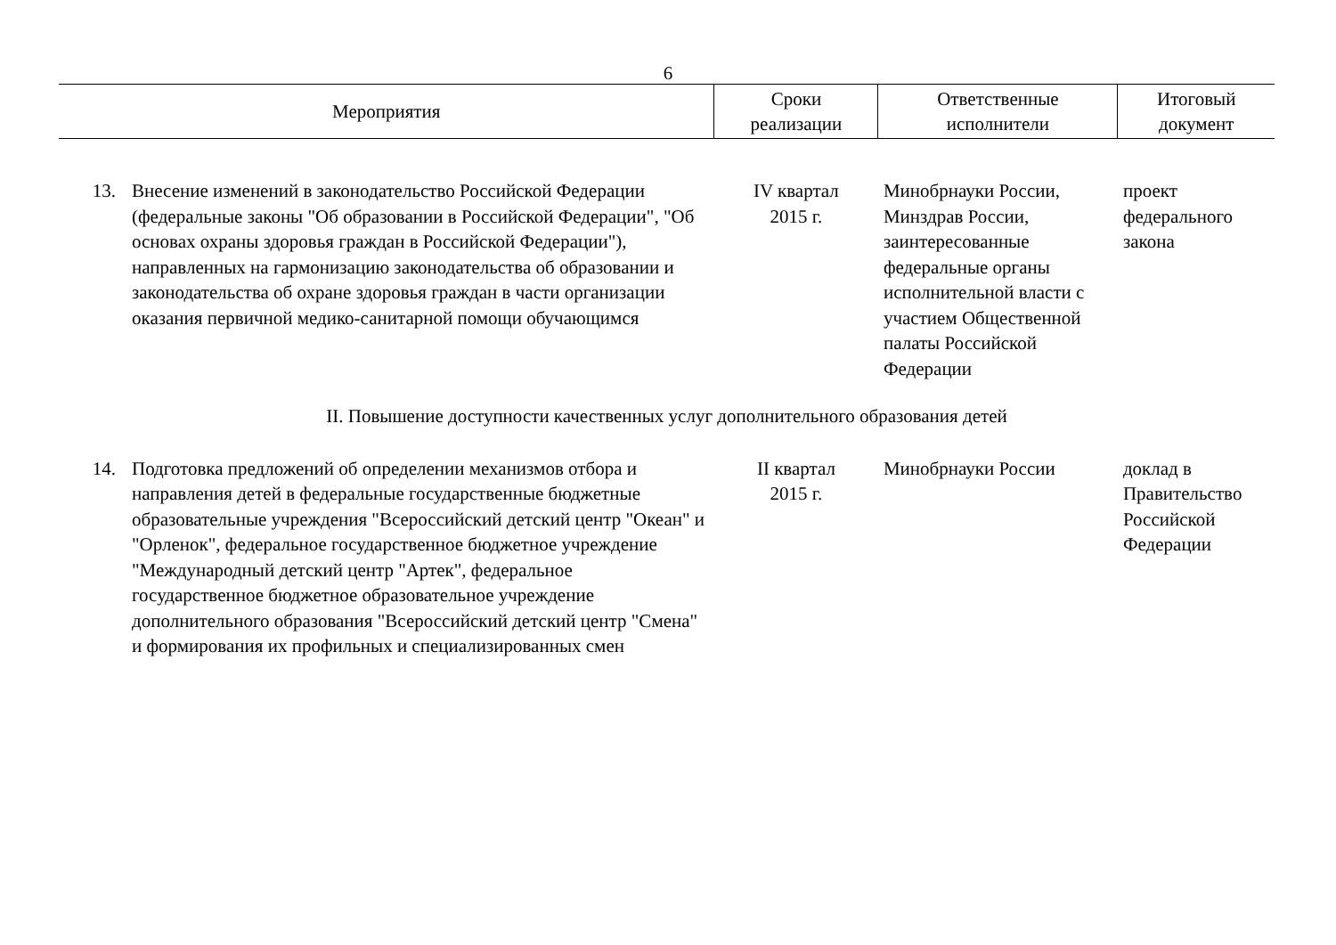6
| Мероприятия | | Сроки реализации | Ответственные исполнители | Итоговый документ |
| --- | --- | --- | --- | --- |
| 13. | Внесение изменений в законодательство Российской Федерации (федеральные законы "Об образовании в Российской Федерации", "Об основах охраны здоровья граждан в Российской Федерации"), направленных на гармонизацию законодательства об образовании и законодательства об охране здоровья граждан в части организации оказания первичной медико-санитарной помощи обучающимся | IV квартал 2015 г. | Минобрнауки России, Минздрав России, заинтересованные федеральные органы исполнительной власти с участием Общественной палаты Российской Федерации | проект федерального закона |
| II. Повышение доступности качественных услуг дополнительного образования детей | | | | |
| 14. | Подготовка предложений об определении механизмов отбора и направления детей в федеральные государственные бюджетные образовательные учреждения "Всероссийский детский центр "Океан" и "Орленок", федеральное государственное бюджетное учреждение "Международный детский центр "Артек", федеральное государственное бюджетное образовательное учреждение дополнительного образования "Всероссийский детский центр "Смена" и формирования их профильных и специализированных смен | II квартал 2015 г. | Минобрнауки России | доклад в Правительство Российской Федерации |